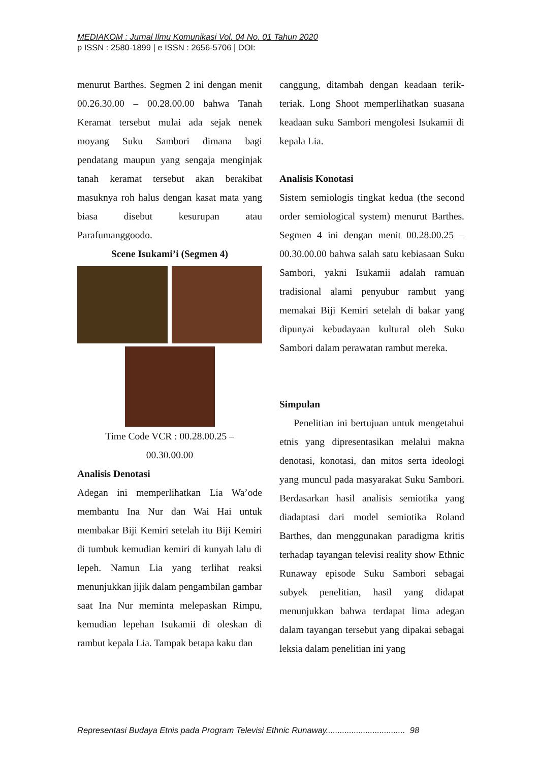MEDIAKOM : Jurnal Ilmu Komunikasi Vol. 04 No. 01 Tahun 2020
p ISSN : 2580-1899 | e ISSN : 2656-5706 | DOI:
menurut Barthes. Segmen 2 ini dengan menit 00.26.30.00 – 00.28.00.00 bahwa Tanah Keramat tersebut mulai ada sejak nenek moyang Suku Sambori dimana bagi pendatang maupun yang sengaja menginjak tanah keramat tersebut akan berakibat masuknya roh halus dengan kasat mata yang biasa disebut kesurupan atau Parafumanggoodo.
Scene Isukami’i (Segmen 4)
Time Code VCR : 00.28.00.25 –
00.30.00.00
Analisis Denotasi
Adegan ini memperlihatkan Lia Wa’ode membantu Ina Nur dan Wai Hai untuk membakar Biji Kemiri setelah itu Biji Kemiri di tumbuk kemudian kemiri di kunyah lalu di lepeh. Namun Lia yang terlihat reaksi menunjukkan jijik dalam pengambilan gambar saat Ina Nur meminta melepaskan Rimpu, kemudian lepehan Isukamii di oleskan di rambut kepala Lia. Tampak betapa kaku dan
canggung, ditambah dengan keadaan terik-teriak. Long Shoot memperlihatkan suasana keadaan suku Sambori mengolesi Isukamii di kepala Lia.
Analisis Konotasi
Sistem semiologis tingkat kedua (the second order semiological system) menurut Barthes. Segmen 4 ini dengan menit 00.28.00.25 – 00.30.00.00 bahwa salah satu kebiasaan Suku Sambori, yakni Isukamii adalah ramuan tradisional alami penyubur rambut yang memakai Biji Kemiri setelah di bakar yang dipunyai kebudayaan kultural oleh Suku Sambori dalam perawatan rambut mereka.
Simpulan
Penelitian ini bertujuan untuk mengetahui etnis yang dipresentasikan melalui makna denotasi, konotasi, dan mitos serta ideologi yang muncul pada masyarakat Suku Sambori. Berdasarkan hasil analisis semiotika yang diadaptasi dari model semiotika Roland Barthes, dan menggunakan paradigma kritis terhadap tayangan televisi reality show Ethnic Runaway episode Suku Sambori sebagai subyek penelitian, hasil yang didapat menunjukkan bahwa terdapat lima adegan dalam tayangan tersebut yang dipakai sebagai leksia dalam penelitian ini yang
Representasi Budaya Etnis pada Program Televisi Ethnic Runaway.................................. 98